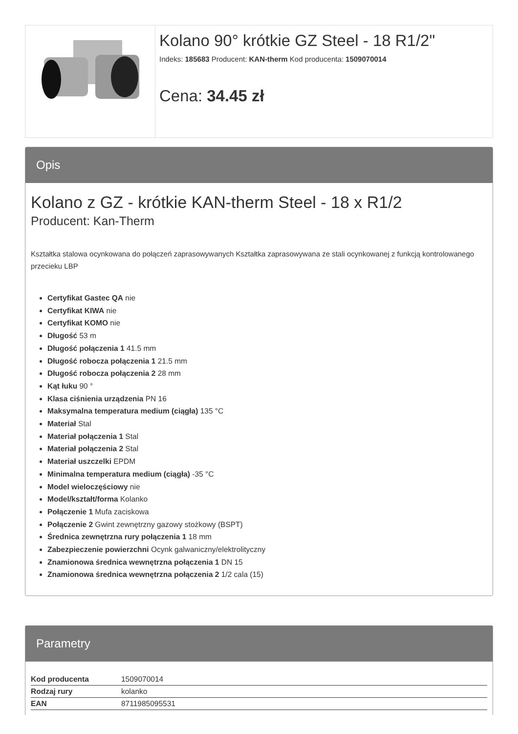Kolano 90° krótkie GZ Steel - 18 R1/2"
Indeks: 185683 Producent: KAN-therm Kod producenta: 1509070014
Cena: 34.45 zł
Opis
Kolano z GZ - krótkie KAN-therm Steel - 18 x R1/2
Producent: Kan-Therm
Kształtka stalowa ocynkowana do połączeń zaprasowywanych Kształtka zaprasowywana ze stali ocynkowanej z funkcją kontrolowanego przecieku LBP
Certyfikat Gastec QA nie
Certyfikat KIWA nie
Certyfikat KOMO nie
Długość 53 m
Długość połączenia 1 41.5 mm
Długość robocza połączenia 1 21.5 mm
Długość robocza połączenia 2 28 mm
Kąt łuku 90 °
Klasa ciśnienia urządzenia PN 16
Maksymalna temperatura medium (ciągła) 135 °C
Materiał Stal
Materiał połączenia 1 Stal
Materiał połączenia 2 Stal
Materiał uszczelki EPDM
Minimalna temperatura medium (ciągła) -35 °C
Model wieloczęściowy nie
Model/kształt/forma Kolanko
Połączenie 1 Mufa zaciskowa
Połączenie 2 Gwint zewnętrzny gazowy stożkowy (BSPT)
Średnica zewnętrzna rury połączenia 1 18 mm
Zabezpieczenie powierzchni Ocynk galwaniczny/elektrolityczny
Znamionowa średnica wewnętrzna połączenia 1 DN 15
Znamionowa średnica wewnętrzna połączenia 2 1/2 cala (15)
Parametry
| Kod producenta | 1509070014 |
| Rodzaj rury | kolanko |
| EAN | 8711985095531 |